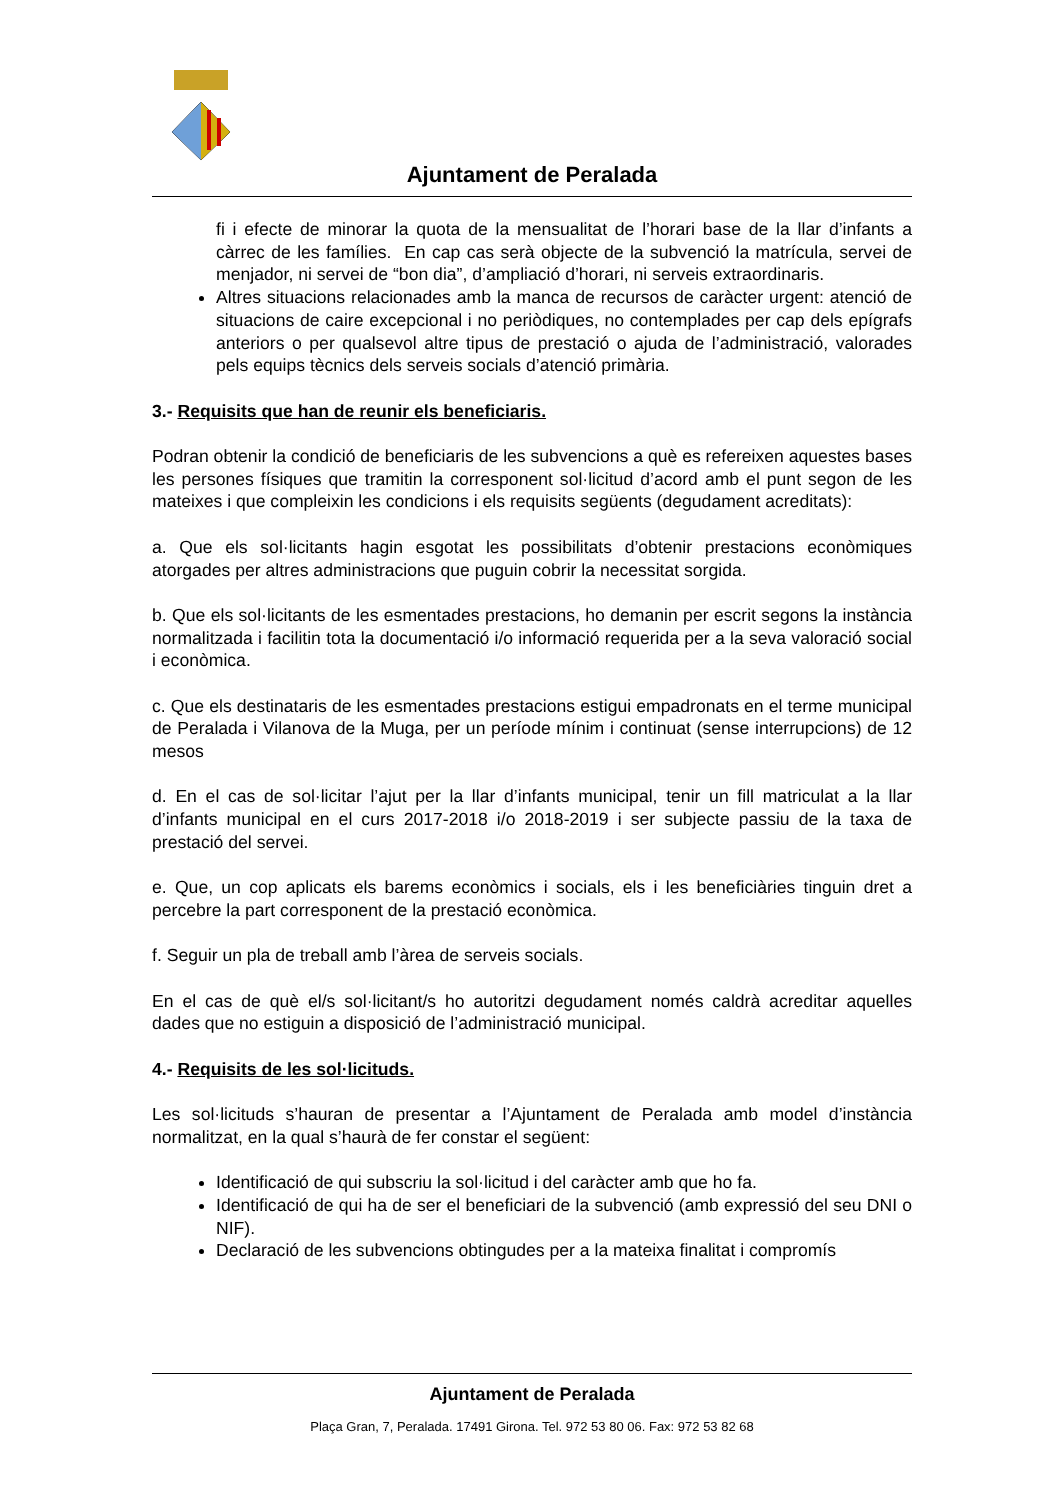Ajuntament de Peralada
fi i efecte de minorar la quota de la mensualitat de l’horari base de la llar d’infants a càrrec de les famílies. En cap cas serà objecte de la subvenció la matrícula, servei de menjador, ni servei de “bon dia”, d’ampliació d’horari, ni serveis extraordinaris.
Altres situacions relacionades amb la manca de recursos de caràcter urgent: atenció de situacions de caire excepcional i no periòdiques, no contemplades per cap dels epígrafs anteriors o per qualsevol altre tipus de prestació o ajuda de l’administració, valorades pels equips tècnics dels serveis socials d’atenció primària.
3.- Requisits que han de reunir els beneficiaris.
Podran obtenir la condició de beneficiaris de les subvencions a què es refereixen aquestes bases les persones físiques que tramitin la corresponent sol·licitud d’acord amb el punt segon de les mateixes i que compleixin les condicions i els requisits següents (degudament acreditats):
a. Que els sol·licitants hagin esgotat les possibilitats d’obtenir prestacions econòmiques atorgades per altres administracions que puguin cobrir la necessitat sorgida.
b. Que els sol·licitants de les esmentades prestacions, ho demanin per escrit segons la instància normalitzada i facilitin tota la documentació i/o informació requerida per a la seva valoració social i econòmica.
c. Que els destinataris de les esmentades prestacions estigui empadronats en el terme municipal de Peralada i Vilanova de la Muga, per un període mínim i continuat (sense interrupcions) de 12 mesos
d. En el cas de sol·licitar l’ajut per la llar d’infants municipal, tenir un fill matriculat a la llar d’infants municipal en el curs 2017-2018 i/o 2018-2019 i ser subjecte passiu de la taxa de prestació del servei.
e. Que, un cop aplicats els barems econòmics i socials, els i les beneficiàries tinguin dret a percebre la part corresponent de la prestació econòmica.
f. Seguir un pla de treball amb l’àrea de serveis socials.
En el cas de què el/s sol·licitant/s ho autoritzi degudament només caldrà acreditar aquelles dades que no estiguin a disposició de l’administració municipal.
4.- Requisits de les sol·licituds.
Les sol·licituds s’hauran de presentar a l’Ajuntament de Peralada amb model d’instància normalitzat, en la qual s’haurà de fer constar el següent:
Identificació de qui subscriu la sol·licitud i del caràcter amb que ho fa.
Identificació de qui ha de ser el beneficiari de la subvenció (amb expressió del seu DNI o NIF).
Declaració de les subvencions obtingudes per a la mateixa finalitat i compromís
Ajuntament de Peralada
Plaça Gran, 7, Peralada. 17491 Girona. Tel. 972 53 80 06. Fax: 972 53 82 68